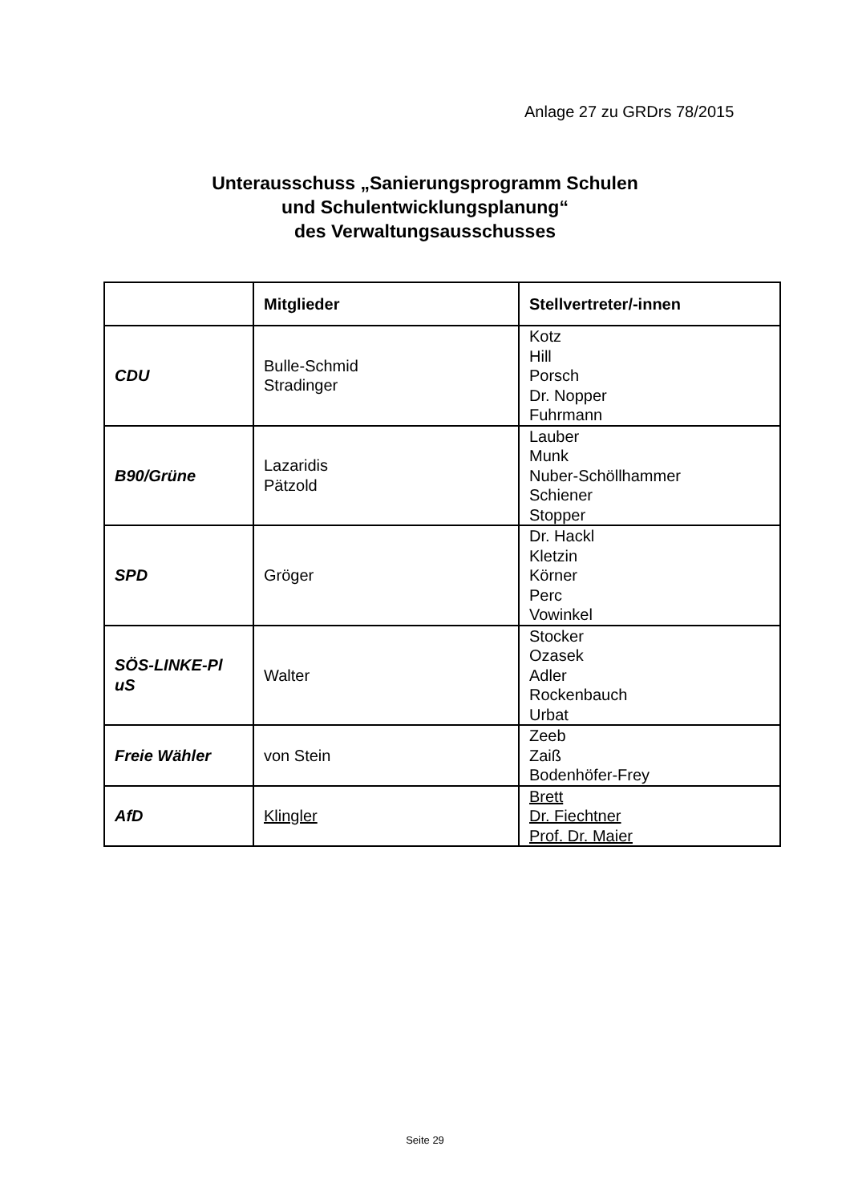Anlage 27 zu GRDrs 78/2015
Unterausschuss „Sanierungsprogramm Schulen
und Schulentwicklungsplanung“
des Verwaltungsausschusses
| | Mitglieder | Stellvertreter/-innen |
| --- | --- | --- |
| CDU | Bulle-Schmid Stradinger | Kotz Hill Porsch Dr. Nopper Fuhrmann |
| B90/Grüne | Lazaridis Pätzold | Lauber Munk Nuber-Schöllhammer Schiener Stopper |
| SPD | Gröger | Dr. Hackl Kletzin Körner Perc Vowinkel |
| SÖS-LINKE-Pl uS | Walter | Stocker Ozasek Adler Rockenbauch Urbat |
| Freie Wähler | von Stein | Zeeb Zaiß Bodenhöfer-Frey |
| AfD | Klingler | Brett Dr. Fiechtner Prof. Dr. Maier |
Seite 29